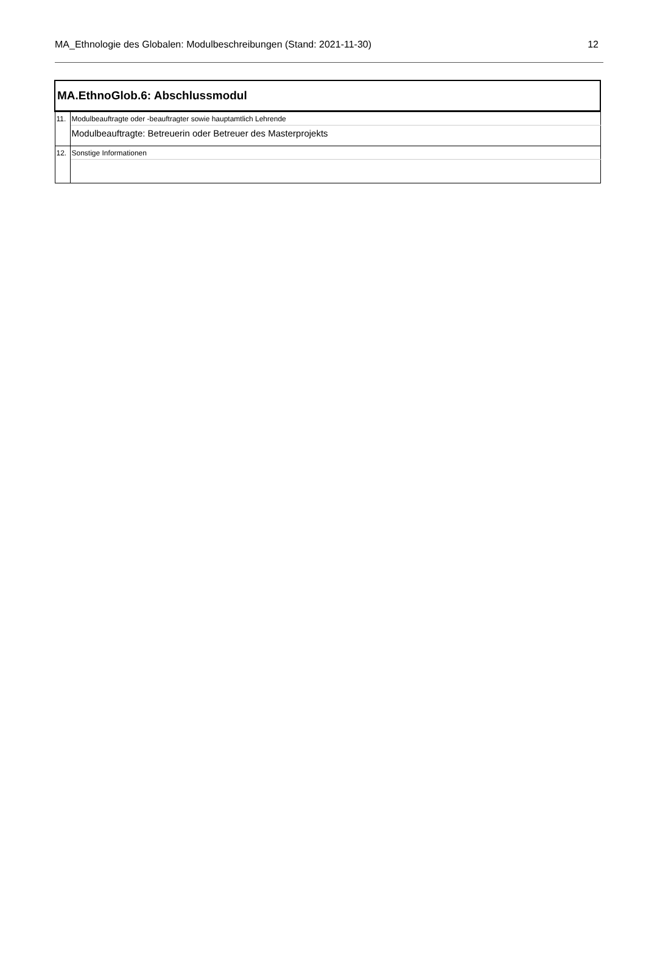MA_Ethnologie des Globalen: Modulbeschreibungen (Stand: 2021-11-30) 12
| MA.EthnoGlob.6: Abschlussmodul | |
| 11. | Modulbeauftragte oder -beauftragter sowie hauptamtlich Lehrende |
| | Modulbeauftragte: Betreuerin oder Betreuer des Masterprojekts |
| 12. | Sonstige Informationen |